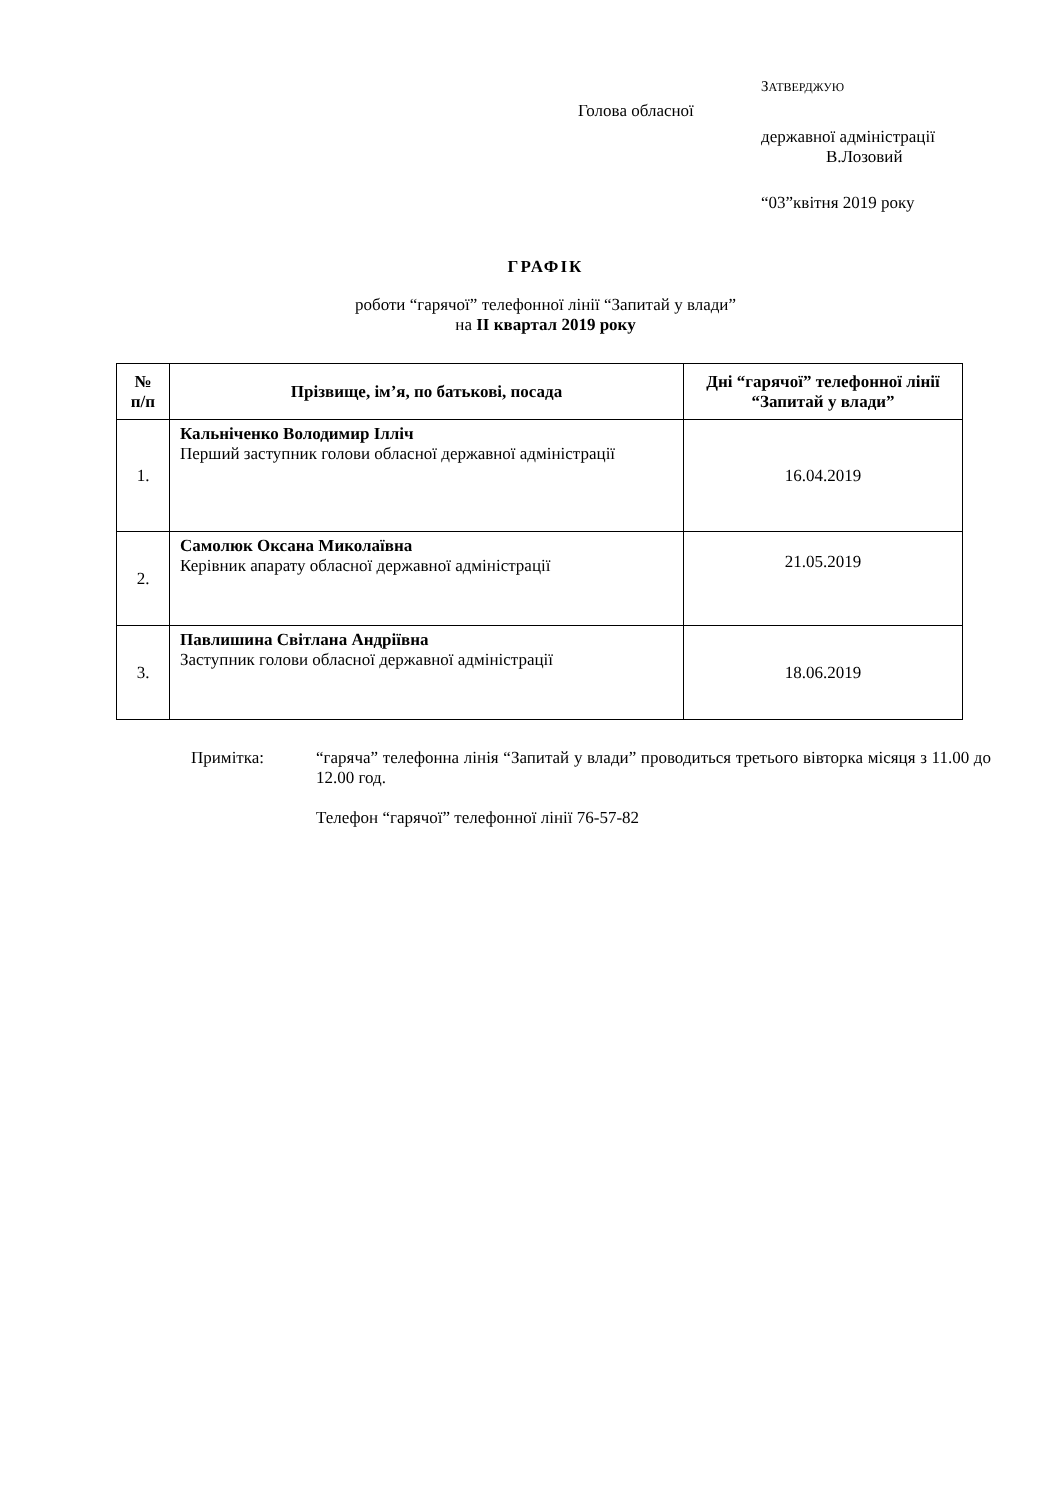ЗАТВЕРДЖУЮ
Голова обласної
державної адміністрації
В.Лозовий
“03”квітня 2019 року
ГРАФІК
роботи “гарячої” телефонної лінії “Запитай у влади”
на II квартал 2019 року
| № п/п | Прізвище, ім’я, по батькові, посада | Дні “гарячої” телефонної лінії “Запитай у влади” |
| --- | --- | --- |
| 1. | Кальніченко Володимир Ілліч Перший заступник голови обласної державної адміністрації | 16.04.2019 |
| 2. | Самолюк Оксана Миколаївна Керівник апарату обласної державної адміністрації | 21.05.2019 |
| 3. | Павлишина Світлана Андріївна Заступник голови обласної державної адміністрації | 18.06.2019 |
Примітка: “гаряча” телефонна лінія “Запитай у влади” проводиться третього вівторка місяця з 11.00 до 12.00 год.
Телефон “гарячої” телефонної лінії 76-57-82